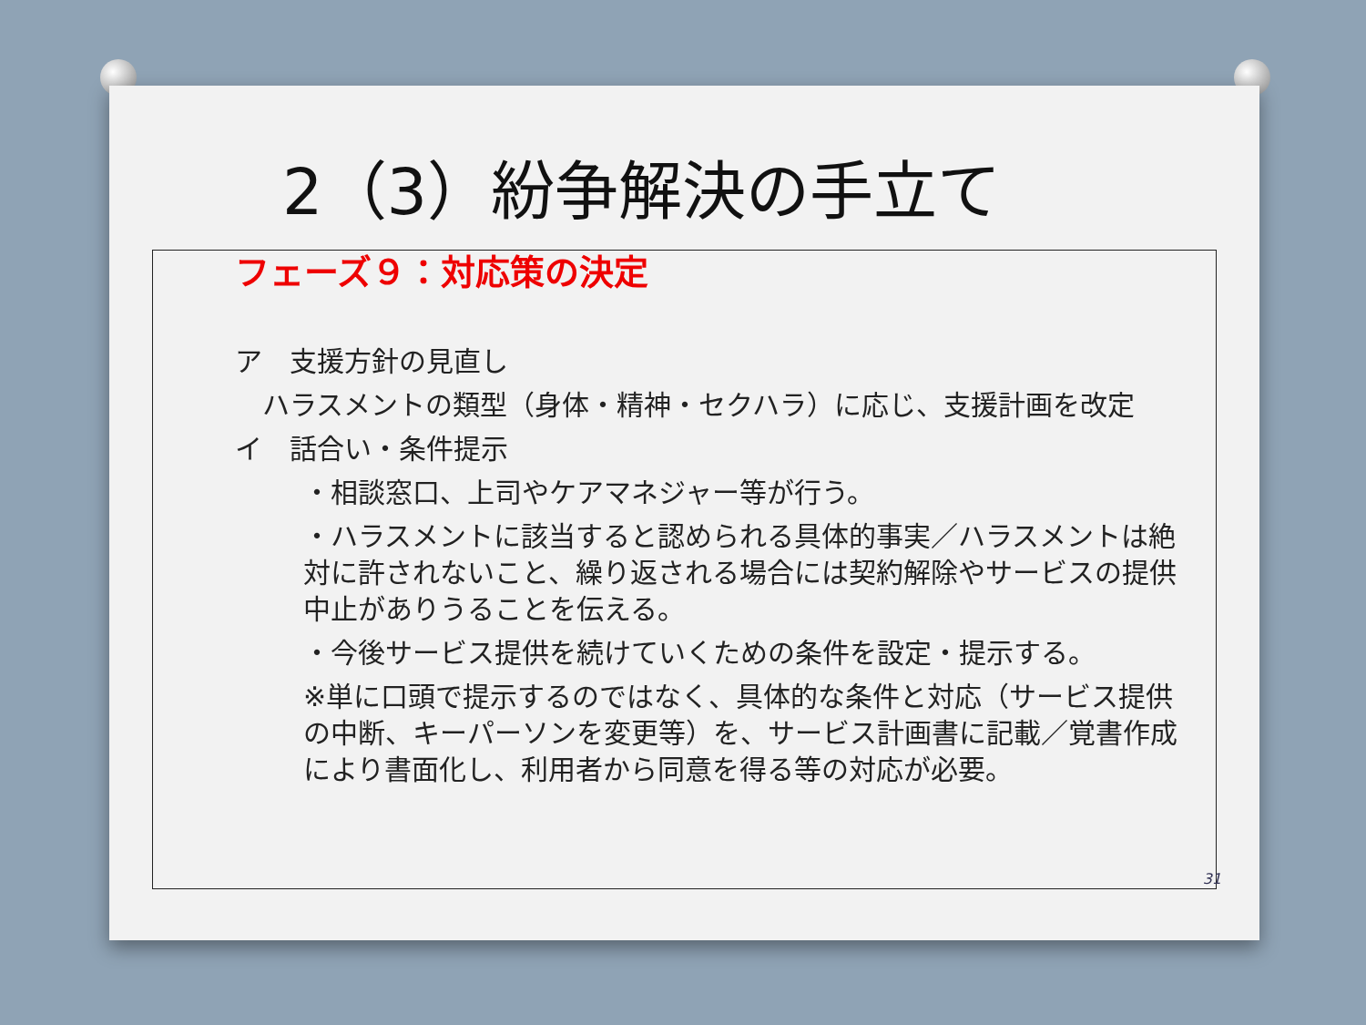2（3）紛争解決の手立て
フェーズ９：対応策の決定
ア　支援方針の見直し
　ハラスメントの類型（身体・精神・セクハラ）に応じ、支援計画を改定
イ　話合い・条件提示
・相談窓口、上司やケアマネジャー等が行う。
・ハラスメントに該当すると認められる具体的事実／ハラスメントは絶対に許されないこと、繰り返される場合には契約解除やサービスの提供中止がありうることを伝える。
・今後サービス提供を続けていくための条件を設定・提示する。
※単に口頭で提示するのではなく、具体的な条件と対応（サービス提供の中断、キーパーソンを変更等）を、サービス計画書に記載／覚書作成により書面化し、利用者から同意を得る等の対応が必要。
31